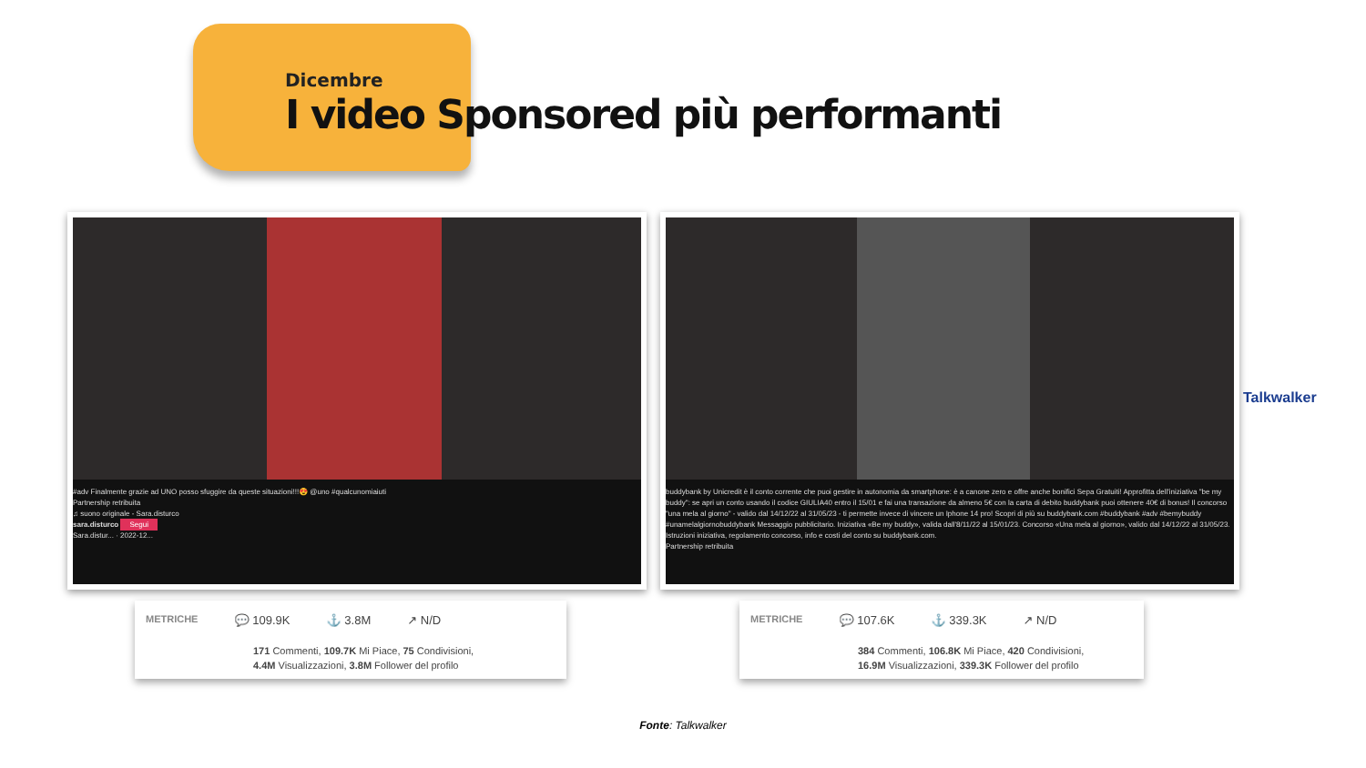Dicembre
I video Sponsored più performanti
#adv Finalmente grazie ad UNO posso sfuggire da queste situazioni!!!😍 @uno #qualcunomiaiuti
Partnership retribuita
♫ suono originale - Sara.disturco
sara.disturco Segui
Sara.distur... · 2022-12...
buddybank by Unicredit è il conto corrente che puoi gestire in autonomia da smartphone: è a canone zero e offre anche bonifici Sepa Gratuiti! Approfitta dell'iniziativa "be my buddy": se apri un conto usando il codice GIULIA40 entro il 15/01 e fai una transazione da almeno 5€ con la carta di debito buddybank puoi ottenere 40€ di bonus! Il concorso "una mela al giorno" - valido dal 14/12/22 al 31/05/23 - ti permette invece di vincere un Iphone 14 pro! Scopri di più su buddybank.com #buddybank #adv #bemybuddy #unamelalgiornobuddybank Messaggio pubblicitario. Iniziativa «Be my buddy», valida dall'8/11/22 al 15/01/23. Concorso «Una mela al giorno», valido dal 14/12/22 al 31/05/23. Istruzioni iniziativa, regolamento concorso, info e costi del conto su buddybank.com.
Partnership retribuita
METRICHE 💬 109.9K ⚓ 3.8M ↗ N/D
171 Commenti, 109.7K Mi Piace, 75 Condivisioni,
4.4M Visualizzazioni, 3.8M Follower del profilo
METRICHE 💬 107.6K ⚓ 339.3K ↗ N/D
384 Commenti, 106.8K Mi Piace, 420 Condivisioni,
16.9M Visualizzazioni, 339.3K Follower del profilo
Talkwalker
Fonte: Talkwalker